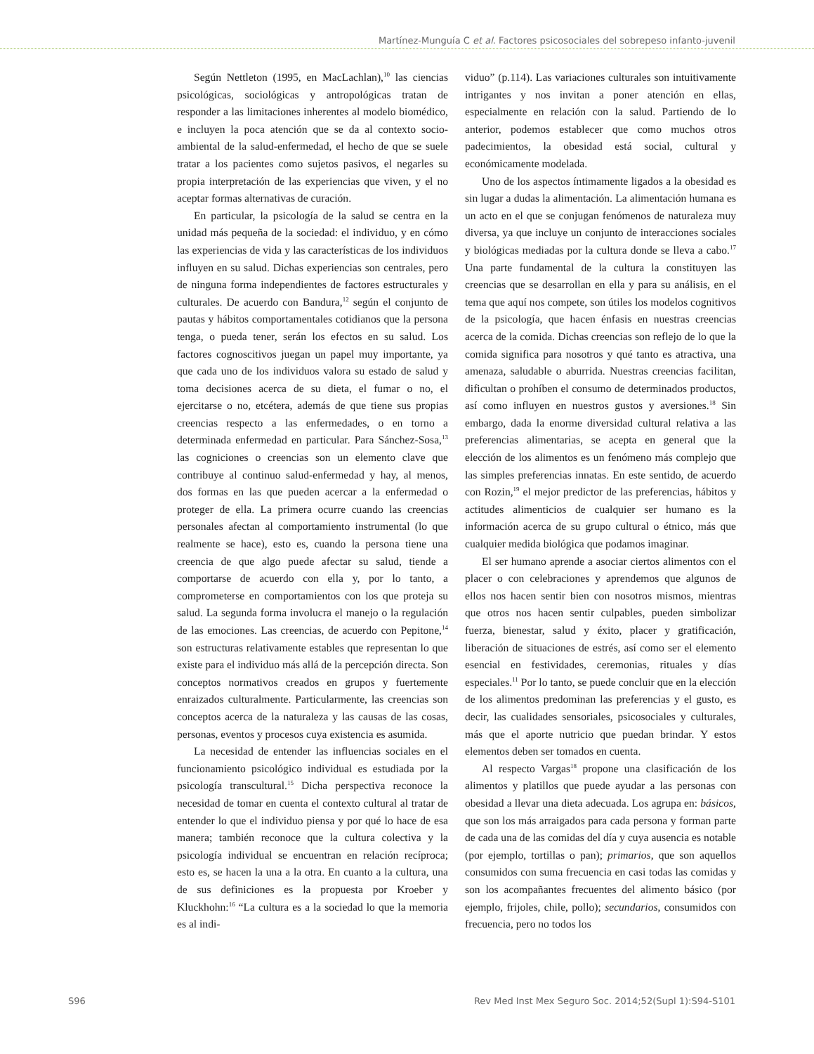Martínez-Munguía C et al. Factores psicosociales del sobrepeso infanto-juvenil
Según Nettleton (1995, en MacLachlan),<sup>10</sup> las ciencias psicológicas, sociológicas y antropológicas tratan de responder a las limitaciones inherentes al modelo biomédico, e incluyen la poca atención que se da al contexto socio-ambiental de la salud-enfermedad, el hecho de que se suele tratar a los pacientes como sujetos pasivos, el negarles su propia interpretación de las experiencias que viven, y el no aceptar formas alternativas de curación.
En particular, la psicología de la salud se centra en la unidad más pequeña de la sociedad: el individuo, y en cómo las experiencias de vida y las características de los individuos influyen en su salud. Dichas experiencias son centrales, pero de ninguna forma independientes de factores estructurales y culturales. De acuerdo con Bandura,<sup>12</sup> según el conjunto de pautas y hábitos comportamentales cotidianos que la persona tenga, o pueda tener, serán los efectos en su salud. Los factores cognoscitivos juegan un papel muy importante, ya que cada uno de los individuos valora su estado de salud y toma decisiones acerca de su dieta, el fumar o no, el ejercitarse o no, etcétera, además de que tiene sus propias creencias respecto a las enfermedades, o en torno a determinada enfermedad en particular. Para Sánchez-Sosa,<sup>13</sup> las cogniciones o creencias son un elemento clave que contribuye al continuo salud-enfermedad y hay, al menos, dos formas en las que pueden acercar a la enfermedad o proteger de ella. La primera ocurre cuando las creencias personales afectan al comportamiento instrumental (lo que realmente se hace), esto es, cuando la persona tiene una creencia de que algo puede afectar su salud, tiende a comportarse de acuerdo con ella y, por lo tanto, a comprometerse en comportamientos con los que proteja su salud. La segunda forma involucra el manejo o la regulación de las emociones. Las creencias, de acuerdo con Pepitone,<sup>14</sup> son estructuras relativamente estables que representan lo que existe para el individuo más allá de la percepción directa. Son conceptos normativos creados en grupos y fuertemente enraizados culturalmente. Particularmente, las creencias son conceptos acerca de la naturaleza y las causas de las cosas, personas, eventos y procesos cuya existencia es asumida.
La necesidad de entender las influencias sociales en el funcionamiento psicológico individual es estudiada por la psicología transcultural.<sup>15</sup> Dicha perspectiva reconoce la necesidad de tomar en cuenta el contexto cultural al tratar de entender lo que el individuo piensa y por qué lo hace de esa manera; también reconoce que la cultura colectiva y la psicología individual se encuentran en relación recíproca; esto es, se hacen la una a la otra. En cuanto a la cultura, una de sus definiciones es la propuesta por Kroeber y Kluckhohn:<sup>16</sup> “La cultura es a la sociedad lo que la memoria es al indi-
viduo” (p.114). Las variaciones culturales son intuitivamente intrigantes y nos invitan a poner atención en ellas, especialmente en relación con la salud. Partiendo de lo anterior, podemos establecer que como muchos otros padecimientos, la obesidad está social, cultural y económicamente modelada.
Uno de los aspectos íntimamente ligados a la obesidad es sin lugar a dudas la alimentación. La alimentación humana es un acto en el que se conjugan fenómenos de naturaleza muy diversa, ya que incluye un conjunto de interacciones sociales y biológicas mediadas por la cultura donde se lleva a cabo.<sup>17</sup> Una parte fundamental de la cultura la constituyen las creencias que se desarrollan en ella y para su análisis, en el tema que aquí nos compete, son útiles los modelos cognitivos de la psicología, que hacen énfasis en nuestras creencias acerca de la comida. Dichas creencias son reflejo de lo que la comida significa para nosotros y qué tanto es atractiva, una amenaza, saludable o aburrida. Nuestras creencias facilitan, dificultan o prohíben el consumo de determinados productos, así como influyen en nuestros gustos y aversiones.<sup>18</sup> Sin embargo, dada la enorme diversidad cultural relativa a las preferencias alimentarias, se acepta en general que la elección de los alimentos es un fenómeno más complejo que las simples preferencias innatas. En este sentido, de acuerdo con Rozin,<sup>19</sup> el mejor predictor de las preferencias, hábitos y actitudes alimenticios de cualquier ser humano es la información acerca de su grupo cultural o étnico, más que cualquier medida biológica que podamos imaginar.
El ser humano aprende a asociar ciertos alimentos con el placer o con celebraciones y aprendemos que algunos de ellos nos hacen sentir bien con nosotros mismos, mientras que otros nos hacen sentir culpables, pueden simbolizar fuerza, bienestar, salud y éxito, placer y gratificación, liberación de situaciones de estrés, así como ser el elemento esencial en festividades, ceremonias, rituales y días especiales.<sup>11</sup> Por lo tanto, se puede concluir que en la elección de los alimentos predominan las preferencias y el gusto, es decir, las cualidades sensoriales, psicosociales y culturales, más que el aporte nutricio que puedan brindar. Y estos elementos deben ser tomados en cuenta.
Al respecto Vargas<sup>18</sup> propone una clasificación de los alimentos y platillos que puede ayudar a las personas con obesidad a llevar una dieta adecuada. Los agrupa en: básicos, que son los más arraigados para cada persona y forman parte de cada una de las comidas del día y cuya ausencia es notable (por ejemplo, tortillas o pan); primarios, que son aquellos consumidos con suma frecuencia en casi todas las comidas y son los acompañantes frecuentes del alimento básico (por ejemplo, frijoles, chile, pollo); secundarios, consumidos con frecuencia, pero no todos los
S96
Rev Med Inst Mex Seguro Soc. 2014;52(Supl 1):S94-S101